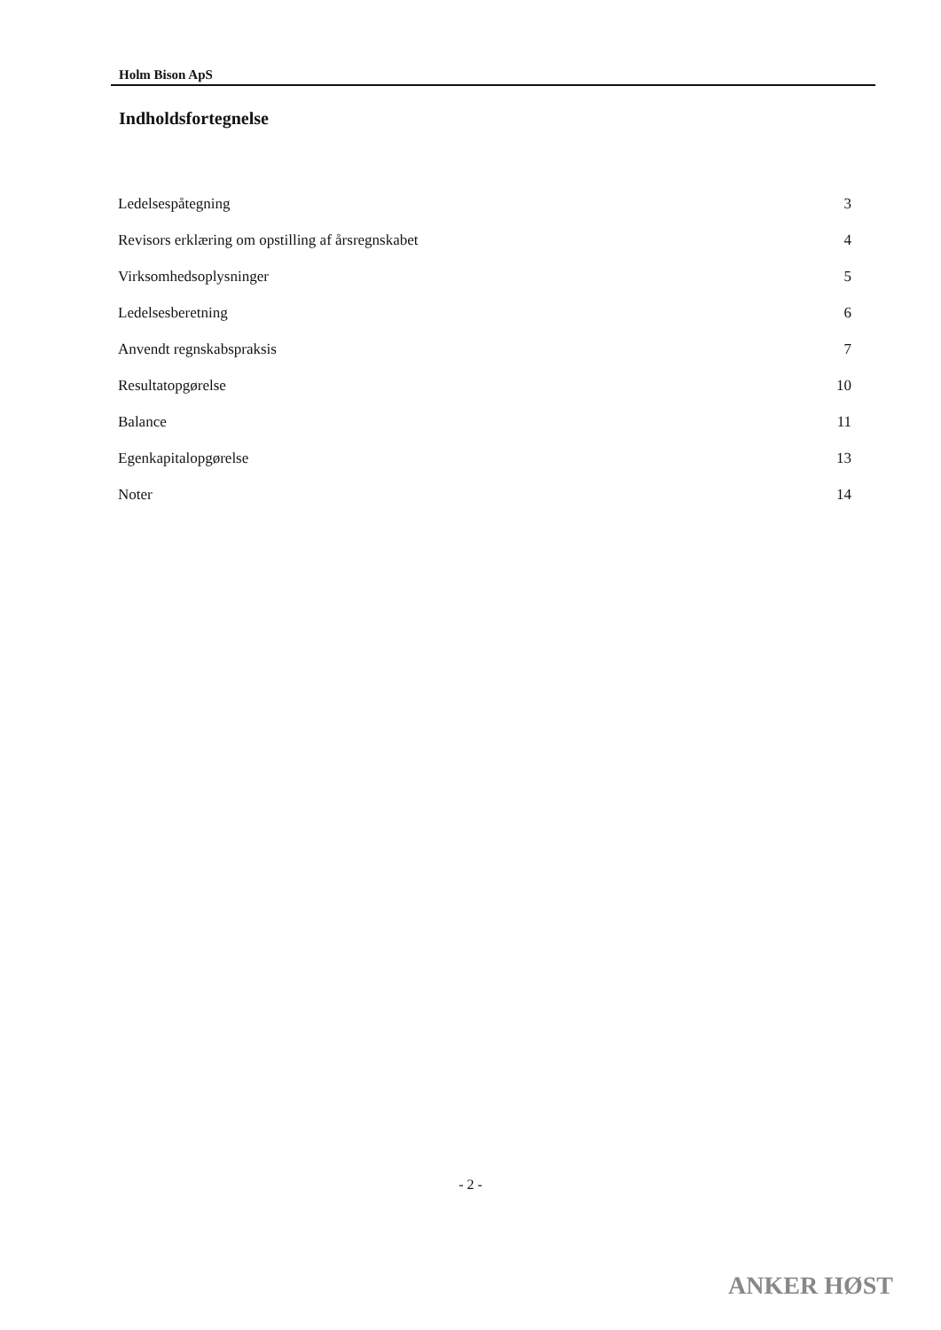Holm Bison ApS
Indholdsfortegnelse
Ledelsespåtegning 3
Revisors erklæring om opstilling af årsregnskabet 4
Virksomhedsoplysninger 5
Ledelsesberetning 6
Anvendt regnskabspraksis 7
Resultatopgørelse 10
Balance 11
Egenkapitalopgørelse 13
Noter 14
- 2 -
ANKER HØST